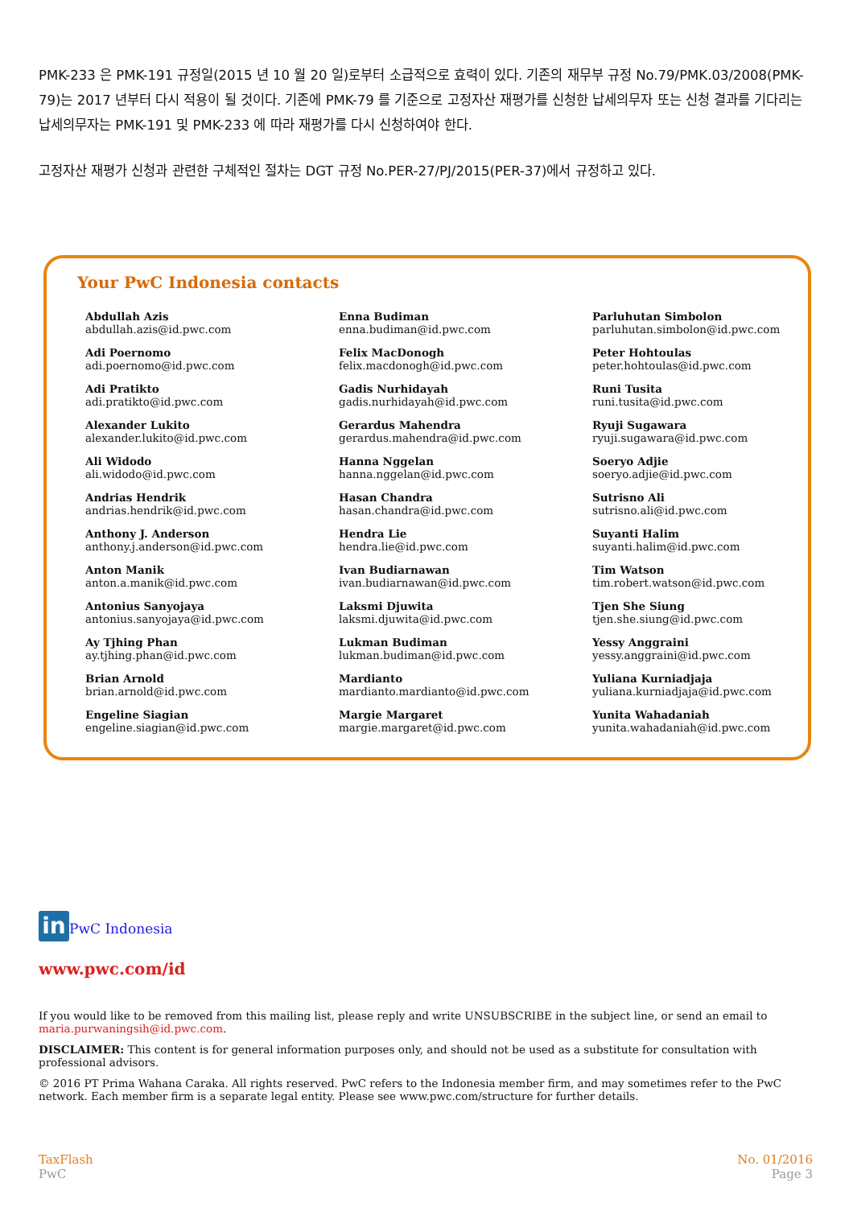PMK-233 은 PMK-191 규정일(2015 년 10 월 20 일)로부터 소급적으로 효력이 있다. 기존의 재무부 규정 No.79/PMK.03/2008(PMK-79)는 2017 년부터 다시 적용이 될 것이다. 기존에 PMK-79 를 기준으로 고정자산 재평가를 신청한 납세의무자 또는 신청 결과를 기다리는 납세의무자는 PMK-191 및 PMK-233 에 따라 재평가를 다시 신청하여야 한다.
고정자산 재평가 신청과 관련한 구체적인 절차는 DGT 규정 No.PER-27/PJ/2015(PER-37)에서 규정하고 있다.
Your PwC Indonesia contacts
Abdullah Azis
abdullah.azis@id.pwc.com
Enna Budiman
enna.budiman@id.pwc.com
Parluhutan Simbolon
parluhutan.simbolon@id.pwc.com
Adi Poernomo
adi.poernomo@id.pwc.com
Felix MacDonogh
felix.macdonogh@id.pwc.com
Peter Hohtoulas
peter.hohtoulas@id.pwc.com
Adi Pratikto
adi.pratikto@id.pwc.com
Gadis Nurhidayah
gadis.nurhidayah@id.pwc.com
Runi Tusita
runi.tusita@id.pwc.com
Alexander Lukito
alexander.lukito@id.pwc.com
Gerardus Mahendra
gerardus.mahendra@id.pwc.com
Ryuji Sugawara
ryuji.sugawara@id.pwc.com
Ali Widodo
ali.widodo@id.pwc.com
Hanna Nggelan
hanna.nggelan@id.pwc.com
Soeryo Adjie
soeryo.adjie@id.pwc.com
Andrias Hendrik
andrias.hendrik@id.pwc.com
Hasan Chandra
hasan.chandra@id.pwc.com
Sutrisno Ali
sutrisno.ali@id.pwc.com
Anthony J. Anderson
anthony.j.anderson@id.pwc.com
Hendra Lie
hendra.lie@id.pwc.com
Suyanti Halim
suyanti.halim@id.pwc.com
Anton Manik
anton.a.manik@id.pwc.com
Ivan Budiarnawan
ivan.budiarnawan@id.pwc.com
Tim Watson
tim.robert.watson@id.pwc.com
Antonius Sanyojaya
antonius.sanyojaya@id.pwc.com
Laksmi Djuwita
laksmi.djuwita@id.pwc.com
Tjen She Siung
tjen.she.siung@id.pwc.com
Ay Tjhing Phan
ay.tjhing.phan@id.pwc.com
Lukman Budiman
lukman.budiman@id.pwc.com
Yessy Anggraini
yessy.anggraini@id.pwc.com
Brian Arnold
brian.arnold@id.pwc.com
Mardianto
mardianto.mardianto@id.pwc.com
Yuliana Kurniadjaja
yuliana.kurniadjaja@id.pwc.com
Engeline Siagian
engeline.siagian@id.pwc.com
Margie Margaret
margie.margaret@id.pwc.com
Yunita Wahadaniah
yunita.wahadaniah@id.pwc.com
in PwC Indonesia
www.pwc.com/id
If you would like to be removed from this mailing list, please reply and write UNSUBSCRIBE in the subject line, or send an email to maria.purwaningsih@id.pwc.com.
DISCLAIMER: This content is for general information purposes only, and should not be used as a substitute for consultation with professional advisors.
© 2016 PT Prima Wahana Caraka. All rights reserved. PwC refers to the Indonesia member firm, and may sometimes refer to the PwC network. Each member firm is a separate legal entity. Please see www.pwc.com/structure for further details.
TaxFlash
PwC
No. 01/2016
Page 3